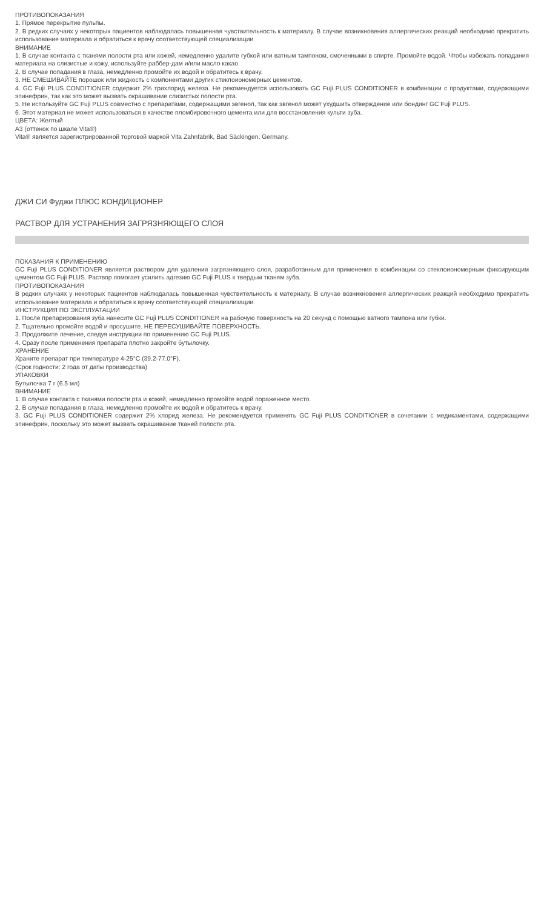ПРОТИВОПОКАЗАНИЯ
1. Прямое перекрытие пульпы.
2. В редких случаях у некоторых пациентов наблюдалась повышенная чувствительность к материалу. В случае возникновения аллергических реакций необходимо прекратить использование материала и обратиться к врачу соответствующей специализации.
ВНИМАНИЕ
1. В случае контакта с тканями полости рта или кожей, немедленно удалите губкой или ватным тампоном, смоченными в спирте. Промойте водой. Чтобы избежать попадания материала на слизистые и кожу, используйте раббер-дам и/или масло какао.
2. В случае попадания в глаза, немедленно промойте их водой и обратитесь к врачу.
3. НЕ СМЕШИВАЙТЕ порошок или жидкость с компонентами других стеклоиономерных цементов.
4. GC Fuji PLUS CONDITIONER содержит 2% трихлорид железа. Не рекомендуется использовать GC Fuji PLUS CONDITIONER в комбинации с продуктами, содержащими эпинефрин, так как это может вызвать окрашивание слизистых полости рта.
5. Не используйте GC Fuji PLUS совместно с препаратами, содержащими эвгенол, так как эвгенол может ухудшить отверждение или бондинг GC Fuji PLUS.
6. Этот материал не может использоваться в качестве пломбировочного цемента или для восстановления культи зуба.
ЦВЕТА: Желтый
А3 (оттенок по шкале Vita®)
Vita® является зарегистрированной торговой маркой Vita Zahnfabrik, Bad Säckingen, Germany.
ДЖИ СИ Фуджи ПЛЮС КОНДИЦИОНЕР
РАСТВОР ДЛЯ УСТРАНЕНИЯ ЗАГРЯЗНЯЮЩЕГО СЛОЯ
ПОКАЗАНИЯ К ПРИМЕНЕНИЮ
GC Fuji PLUS CONDITIONER является раствором для удаления загрязняющего слоя, разработанным для применения в комбинации со стеклоиономерным фиксирующим цементом GC Fuji PLUS. Раствор помогает усилить адгезию GC Fuji PLUS к твердым тканям зуба.
ПРОТИВОПОКАЗАНИЯ
В редких случаях у некоторых пациентов наблюдалась повышенная чувствительность к материалу. В случае возникновения аллергических реакций необходимо прекратить использование материала и обратиться к врачу соответствующей специализации.
ИНСТРУКЦИЯ ПО ЭКСПЛУАТАЦИИ
1. После препарирования зуба нанесите GC Fuji PLUS CONDITIONER на рабочую поверхность на 20 секунд с помощью ватного тампона или губки.
2. Тщательно промойте водой и просушите. НЕ ПЕРЕСУШИВАЙТЕ ПОВЕРХНОСТЬ.
3. Продолжите лечение, следуя инструкции по применению GC Fuji PLUS.
4. Сразу после применения препарата плотно закройте бутылочку.
ХРАНЕНИЕ
Храните препарат при температуре 4-25°C (39.2-77.0°F).
(Срок годности: 2 года от даты производства)
УПАКОВКИ
Бутылочка 7 г (6.5 мл)
ВНИМАНИЕ
1. В случае контакта с тканями полости рта и кожей, немедленно промойте водой пораженное место.
2. В случае попадания в глаза, немедленно промойте их водой и обратитесь к врачу.
3. GC Fuji PLUS CONDITIONER содержит 2% хлорид железа. Не рекомендуется применять GC Fuji PLUS CONDITIONER в сочетании с медикаментами, содержащими эпинефрин, поскольку это может вызвать окрашивание тканей полости рта.